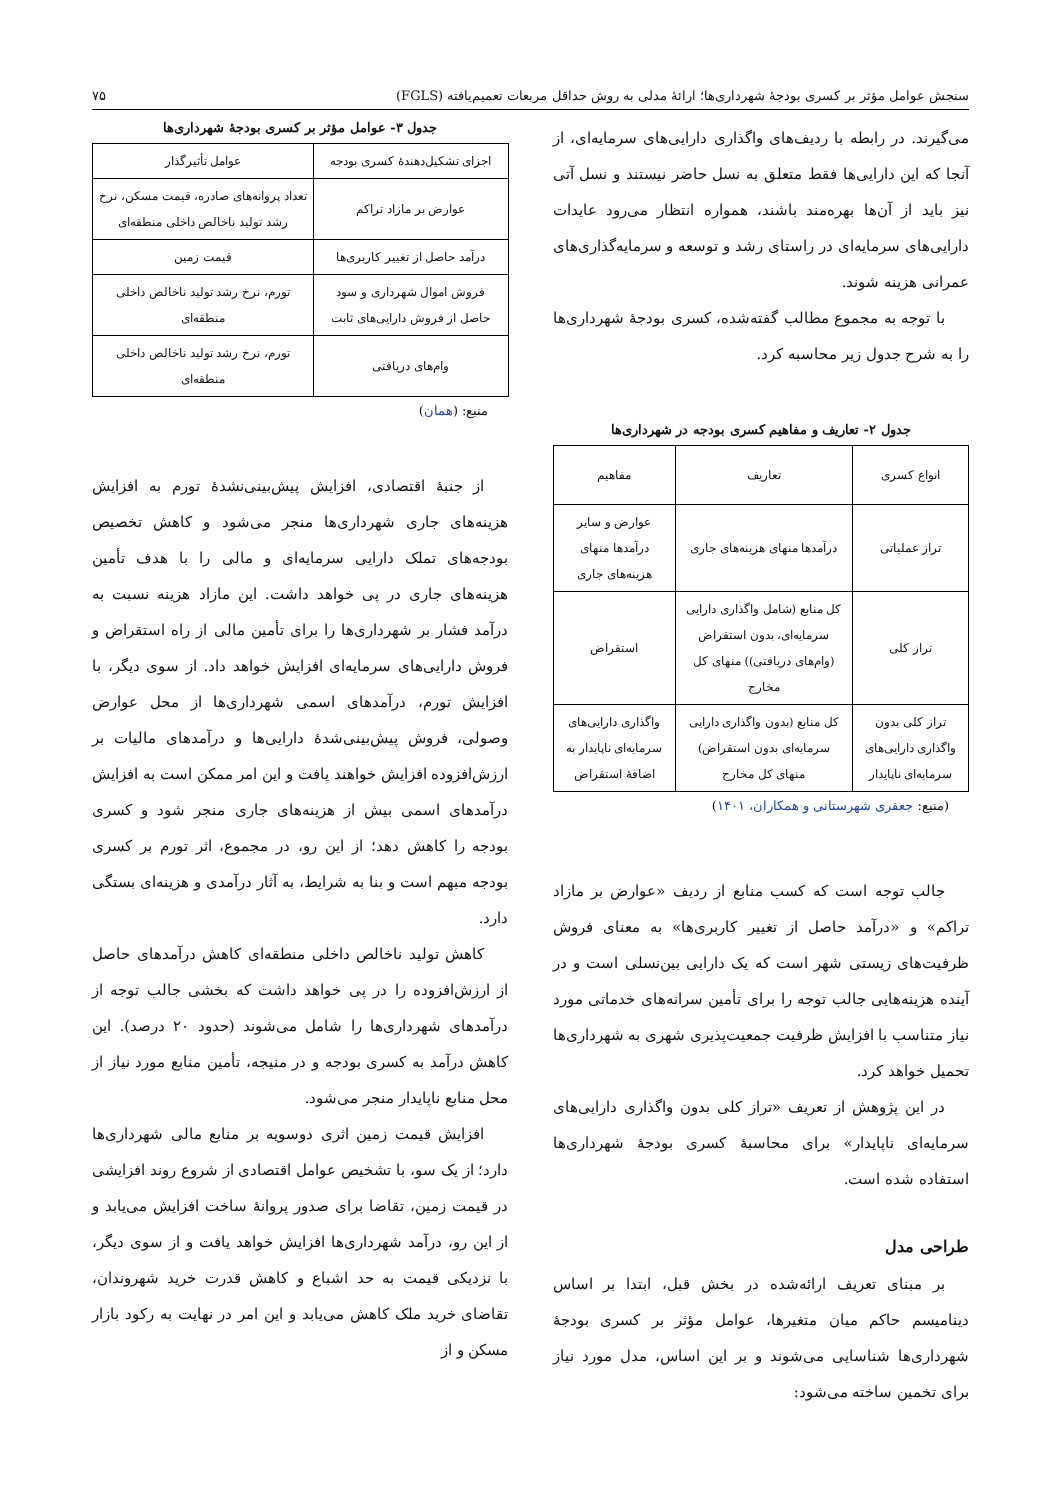سنجش عوامل مؤثر بر کسری بودجهٔ شهرداری‌ها؛ ارائهٔ مدلی به روش حداقل مربعات تعمیم‌یافته (FGLS) ۷۵
می‌گیرند. در رابطه با ردیف‌های واگذاری دارایی‌های سرمایه‌ای، از آنجا که این دارایی‌ها فقط متعلق به نسل حاضر نیستند و نسل آتی نیز باید از آن‌ها بهره‌مند باشند، همواره انتظار می‌رود عایدات دارایی‌های سرمایه‌ای در راستای رشد و توسعه و سرمایه‌گذاری‌های عمرانی هزینه شوند.
با توجه به مجموع مطالب گفته‌شده، کسری بودجهٔ شهرداری‌ها را به شرح جدول زیر محاسبه کرد.
جدول ۲- تعاریف و مفاهیم کسری بودجه در شهرداری‌ها
| انواع کسری | تعاریف | مفاهیم |
| --- | --- | --- |
| تراز عملیاتی | درآمدها منهای هزینه‌های جاری | عوارض و سایر درآمدها منهای هزینه‌های جاری |
| تراز کلی | کل منابع (شامل واگذاری دارایی سرمایه‌ای، بدون استقراض (وام‌های دریافتی)) منهای کل مخارج | استقراض |
| تراز کلی بدون واگذاری دارایی‌های سرمایه‌ای ناپایدار | کل منابع (بدون واگذاری دارایی سرمایه‌ای بدون استقراض) منهای کل مخارج | واگذاری دارایی‌های سرمایه‌ای ناپایدار به اضافهٔ استقراض |
(منبع: جعفری شهرستانی و همکاران، ۱۴۰۱)
جالب توجه است که کسب منابع از ردیف «عوارض بر مازاد تراکم» و «درآمد حاصل از تغییر کاربری‌ها» به معنای فروش ظرفیت‌های زیستی شهر است که یک دارایی بین‌نسلی است و در آینده هزینه‌هایی جالب توجه را برای تأمین سرانه‌های خدماتی مورد نیاز متناسب با افزایش ظرفیت جمعیت‌پذیری شهری به شهرداری‌ها تحمیل خواهد کرد.
در این پژوهش از تعریف «تراز کلی بدون واگذاری دارایی‌های سرمایه‌ای ناپایدار» برای محاسبهٔ کسری بودجهٔ شهرداری‌ها استفاده شده است.
طراحی مدل
بر مبنای تعریف ارائه‌شده در بخش قبل، ابتدا بر اساس دینامیسم حاکم میان متغیرها، عوامل مؤثر بر کسری بودجهٔ شهرداری‌ها شناسایی می‌شوند و بر این اساس، مدل مورد نیاز برای تخمین ساخته می‌شود:
جدول ۳- عوامل مؤثر بر کسری بودجهٔ شهرداری‌ها
| اجزای تشکیل‌دهندهٔ کسری بودجه | عوامل تأثیرگذار |
| --- | --- |
| عوارض بر مازاد تراکم | تعداد پروانه‌های صادره، قیمت مسکن، نرخ رشد تولید ناخالص داخلی منطقه‌ای |
| درآمد حاصل از تغییر کاربری‌ها | قیمت زمین |
| فروش اموال شهرداری و سود حاصل از فروش دارایی‌های ثابت | تورم، نرخ رشد تولید ناخالص داخلی منطقه‌ای |
| وام‌های دریافتی | تورم، نرخ رشد تولید ناخالص داخلی منطقه‌ای |
منبع: (همان)
از جنبهٔ اقتصادی، افزایش پیش‌بینی‌نشدهٔ تورم به افزایش هزینه‌های جاری شهرداری‌ها منجر می‌شود و کاهش تخصیص بودجه‌های تملک دارایی سرمایه‌ای و مالی را با هدف تأمین هزینه‌های جاری در پی خواهد داشت. این مازاد هزینه نسبت به درآمد فشار بر شهرداری‌ها را برای تأمین مالی از راه استقراض و فروش دارایی‌های سرمایه‌ای افزایش خواهد داد. از سوی دیگر، با افزایش تورم، درآمدهای اسمی شهرداری‌ها از محل عوارض وصولی، فروش پیش‌بینی‌شدهٔ دارایی‌ها و درآمدهای مالیات بر ارزش‌افزوده افزایش خواهند یافت و این امر ممکن است به افزایش درآمدهای اسمی بیش از هزینه‌های جاری منجر شود و کسری بودجه را کاهش دهد؛ از این رو، در مجموع، اثر تورم بر کسری بودجه مبهم است و بنا به شرایط، به آثار درآمدی و هزینه‌ای بستگی دارد.
کاهش تولید ناخالص داخلی منطقه‌ای کاهش درآمدهای حاصل از ارزش‌افزوده را در پی خواهد داشت که بخشی جالب توجه از درآمدهای شهرداری‌ها را شامل می‌شوند (حدود ۲۰ درصد). این کاهش درآمد به کسری بودجه و در منیجه، تأمین منابع مورد نیاز از محل منابع ناپایدار منجر می‌شود.
افزایش قیمت زمین اثری دوسویه بر منابع مالی شهرداری‌ها دارد؛ از یک سو، با تشخیص عوامل اقتصادی از شروع روند افزایشی در قیمت زمین، تقاضا برای صدور پروانهٔ ساخت افزایش می‌یابد و از این رو، درآمد شهرداری‌ها افزایش خواهد یافت و از سوی دیگر، با نزدیکی قیمت به حد اشباع و کاهش قدرت خرید شهروندان، تقاضای خرید ملک کاهش می‌یابد و این امر در نهایت به رکود بازار مسکن و از